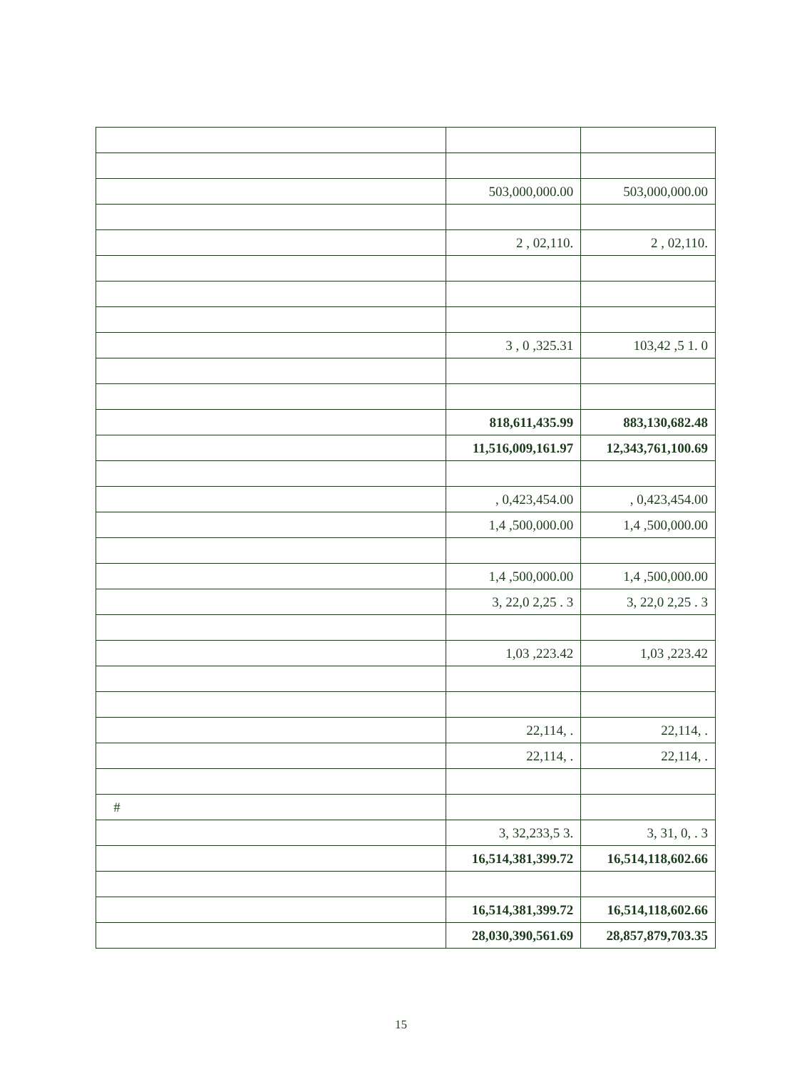| | 503,000,000.00 | 503,000,000.00 |
| | 2 , 02,110. | 2 , 02,110. |
| | 3 , 0 ,325.31 | 103,42 ,5 1. 0 |
| | 818,611,435.99 | 883,130,682.48 |
| | 11,516,009,161.97 | 12,343,761,100.69 |
| | , 0,423,454.00 | , 0,423,454.00 |
| | 1,4 ,500,000.00 | 1,4 ,500,000.00 |
| | 1,4 ,500,000.00 | 1,4 ,500,000.00 |
| | 3, 22,0 2,25 . 3 | 3, 22,0 2,25 . 3 |
| | 1,03 ,223.42 | 1,03 ,223.42 |
| | 22,114, . | 22,114, . |
| | 22,114, . | 22,114, . |
| # | | |
| | 3, 32,233,5 3. | 3, 31, 0, . 3 |
| | 16,514,381,399.72 | 16,514,118,602.66 |
| | 16,514,381,399.72 | 16,514,118,602.66 |
| | 28,030,390,561.69 | 28,857,879,703.35 |
15